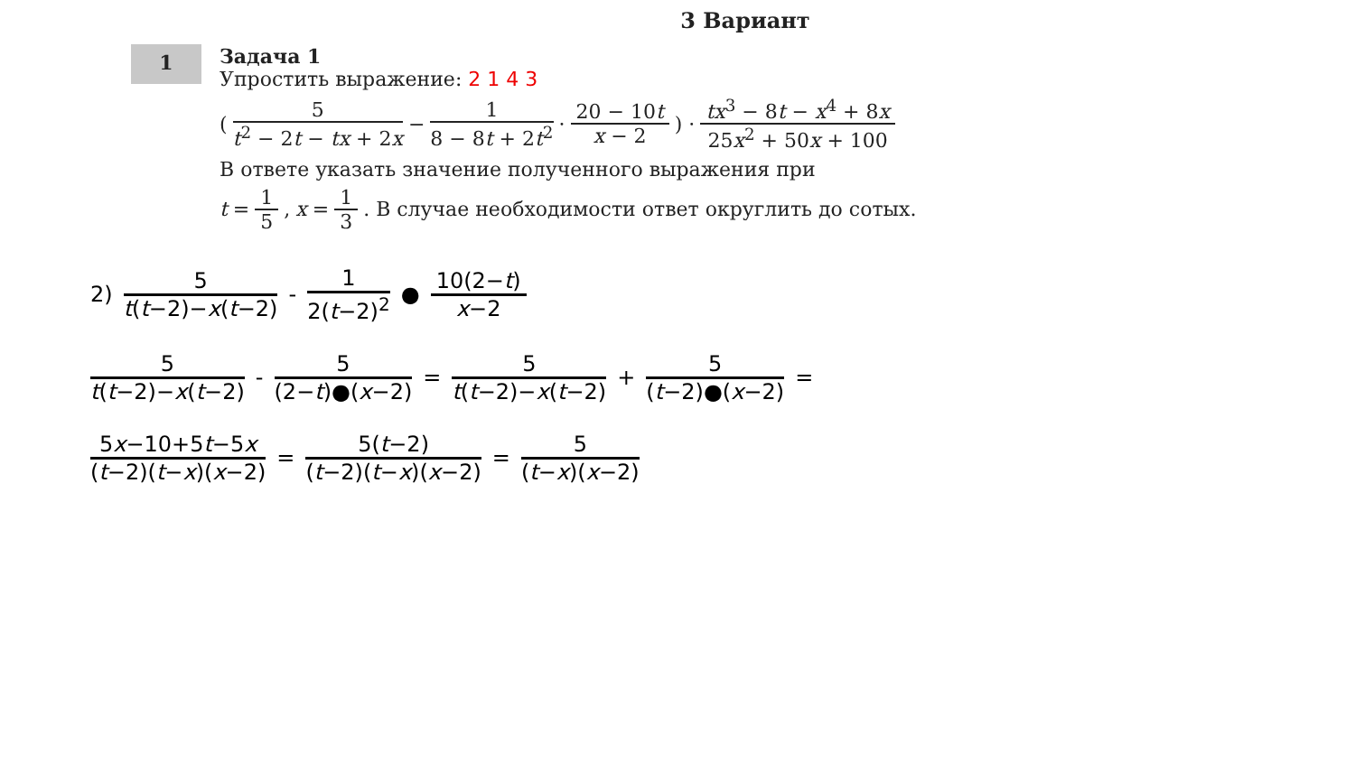3 Вариант
1
Задача 1
Упростить выражение: 2 1 4 3
(5 t<sup>2</sup> − 2t − tx + 2x − 1 8 − 8t + 2t<sup>2</sup> · 20 − 10t x − 2) · tx<sup>3</sup> − 8t − x<sup>4</sup> + 8x 25x<sup>2</sup> + 50x + 100
В ответе указать значение полученного выражения при
t = 1 5, x = 1 3. В случае необходимости ответ округлить до сотых.
2) 5 t(t−2)−x(t−2) - 1 2(t−2)<sup>2</sup> ● 10(2−t) x−2
5 t(t−2)−x(t−2) - 5 (2−t)●(x−2) = 5 t(t−2)−x(t−2) + 5 (t−2)●(x−2) =
5x−10+5t−5x (t−2)(t−x)(x−2) = 5(t−2) (t−2)(t−x)(x−2) = 5 (t−x)(x−2)